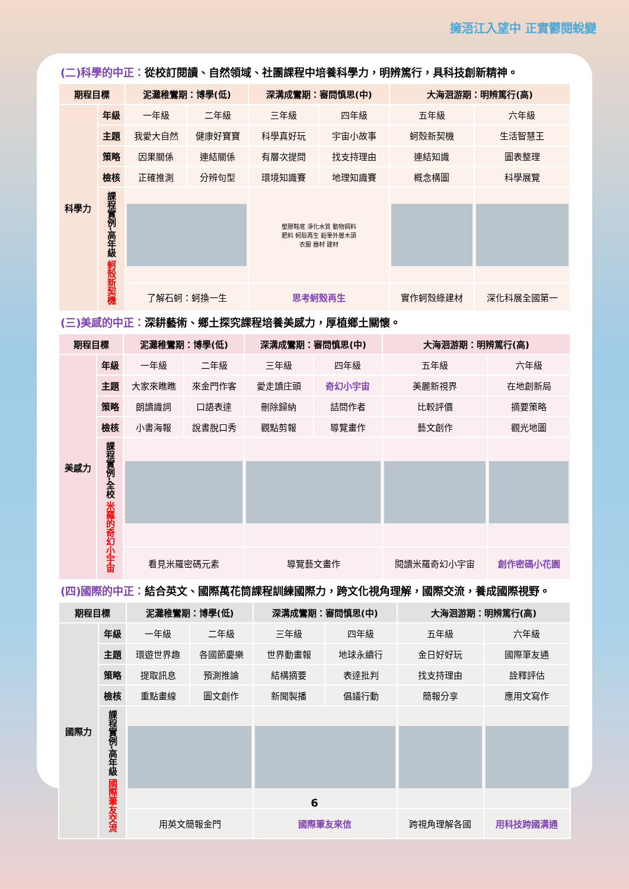擁浯江入望中 正實鬱閱蛻變
(二)科學的中正：從校訂閱讀、自然領域、社團課程中培養科學力，明辨篤行，具科技創新精神。
| 期程目標 | | 泥灘稚鸞期：博學(低) | | 深溝成鸞期：審問慎思(中) | | 大海洄游期：明辨篤行(高) | |
| --- | --- | --- | --- | --- | --- | --- | --- |
| 科學力 | 年級 | 一年級 | 二年級 | 三年級 | 四年級 | 五年級 | 六年級 |
| | 主題 | 我愛大自然 | 健康好寶寶 | 科學真好玩 | 宇宙小故事 | 蚵殼新契機 | 生活智慧王 |
| | 策略 | 因果關係 | 連結關係 | 有層次提問 | 找支持理由 | 連結知識 | 圖表整理 |
| | 檢核 | 正確推測 | 分辨句型 | 環境知識賽 | 地理知識賽 | 概念構圖 | 科學展覽 |
| | 課程實例-高年級 蚵殼新契機 | | | 塑膠鞋底 淨化水質 動物飼料 肥料 蚵殼再生 鉛筆外層木頭 衣服 器材 建材 | | | |
| | | 了解石蚵：蚵換一生 | | 思考蚵殼再生 | | 實作蚵殼綠建材 | 深化科展全國第一 |
(三)美感的中正：深耕藝術、鄉土探究課程培養美感力，厚植鄉土關懷。
| 期程目標 | | 泥灘稚鸞期：博學(低) | | 深溝成鸞期：審問慎思(中) | | 大海洄游期：明辨篤行(高) | |
| --- | --- | --- | --- | --- | --- | --- | --- |
| 美感力 | 年級 | 一年級 | 二年級 | 三年級 | 四年級 | 五年級 | 六年級 |
| | 主題 | 大家來瞧瞧 | 來金門作客 | 愛走讀庄頭 | 奇幻小宇宙 | 美麗新視界 | 在地創新局 |
| | 策略 | 朗讀識詞 | 口語表達 | 刪除歸納 | 詰問作者 | 比較評價 | 摘要策略 |
| | 檢核 | 小書海報 | 說書脫口秀 | 觀點剪報 | 導覽畫作 | 藝文創作 | 觀光地圖 |
| | 課程實例-全校 米羅的奇幻小宇宙 | | | | | | |
| | | 看見米羅密碼元素 | | 導覽藝文畫作 | | 閱讀米羅奇幻小宇宙 | 創作密碼小花園 |
(四)國際的中正：結合英文、國際萬花筒課程訓練國際力，跨文化視角理解，國際交流，養成國際視野。
| 期程目標 | | 泥灘稚鸞期：博學(低) | | 深溝成鸞期：審問慎思(中) | | 大海洄游期：明辨篤行(高) | |
| --- | --- | --- | --- | --- | --- | --- | --- |
| 國際力 | 年級 | 一年級 | 二年級 | 三年級 | 四年級 | 五年級 | 六年級 |
| | 主題 | 環遊世界趣 | 各國節慶樂 | 世界動畫報 | 地球永續行 | 金日好好玩 | 國際筆友通 |
| | 策略 | 提取訊息 | 預測推論 | 結構摘要 | 表達批判 | 找支持理由 | 詮釋評估 |
| | 檢核 | 重點畫線 | 圖文創作 | 新聞製播 | 倡議行動 | 簡報分享 | 應用文寫作 |
| | 課程實例-高年級 國際筆友交流 | | | | | | |
| | | 用英文簡報金門 | | 國際筆友來信 | | 跨視角理解各國 | 用科技跨國溝通 |
6